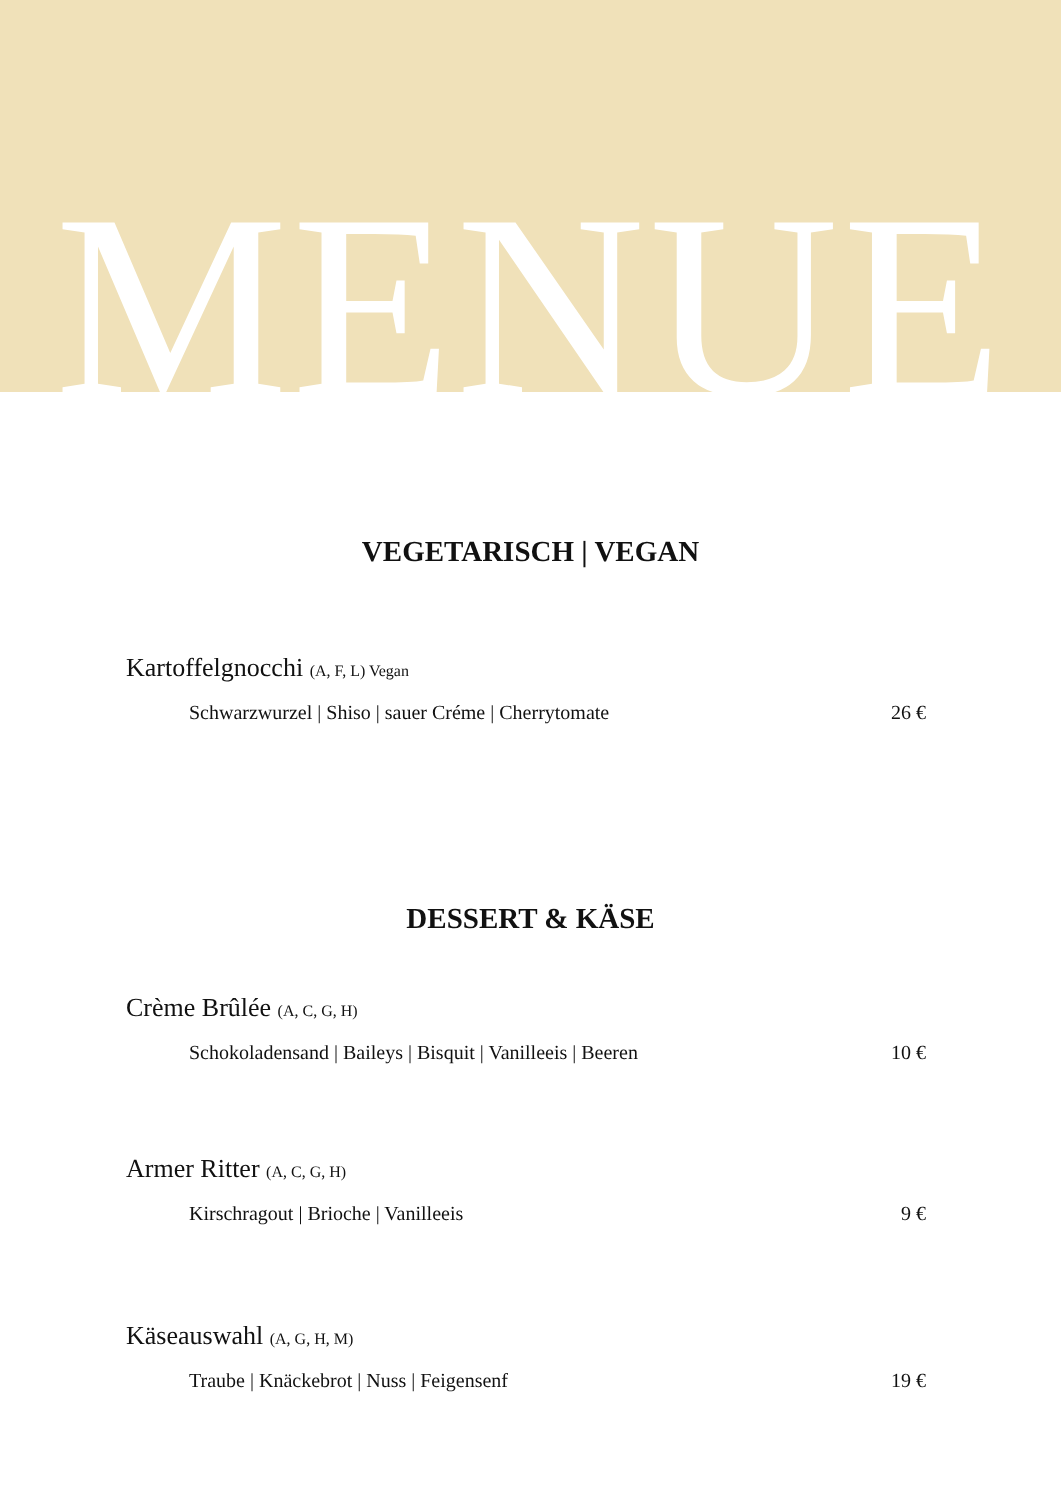MENUE
VEGETARISCH | VEGAN
Kartoffelgnocchi (A, F, L) Vegan
Schwarzwurzel | Shiso | sauer Créme | Cherrytomate 26 €
DESSERT & KÄSE
Crème Brûlée (A, C, G, H)
Schokoladensand | Baileys | Bisquit | Vanilleeis | Beeren 10 €
Armer Ritter (A, C, G, H)
Kirschragout | Brioche | Vanilleeis 9 €
Käseauswahl (A, G, H, M)
Traube | Knäckebrot | Nuss | Feigensenf 19 €